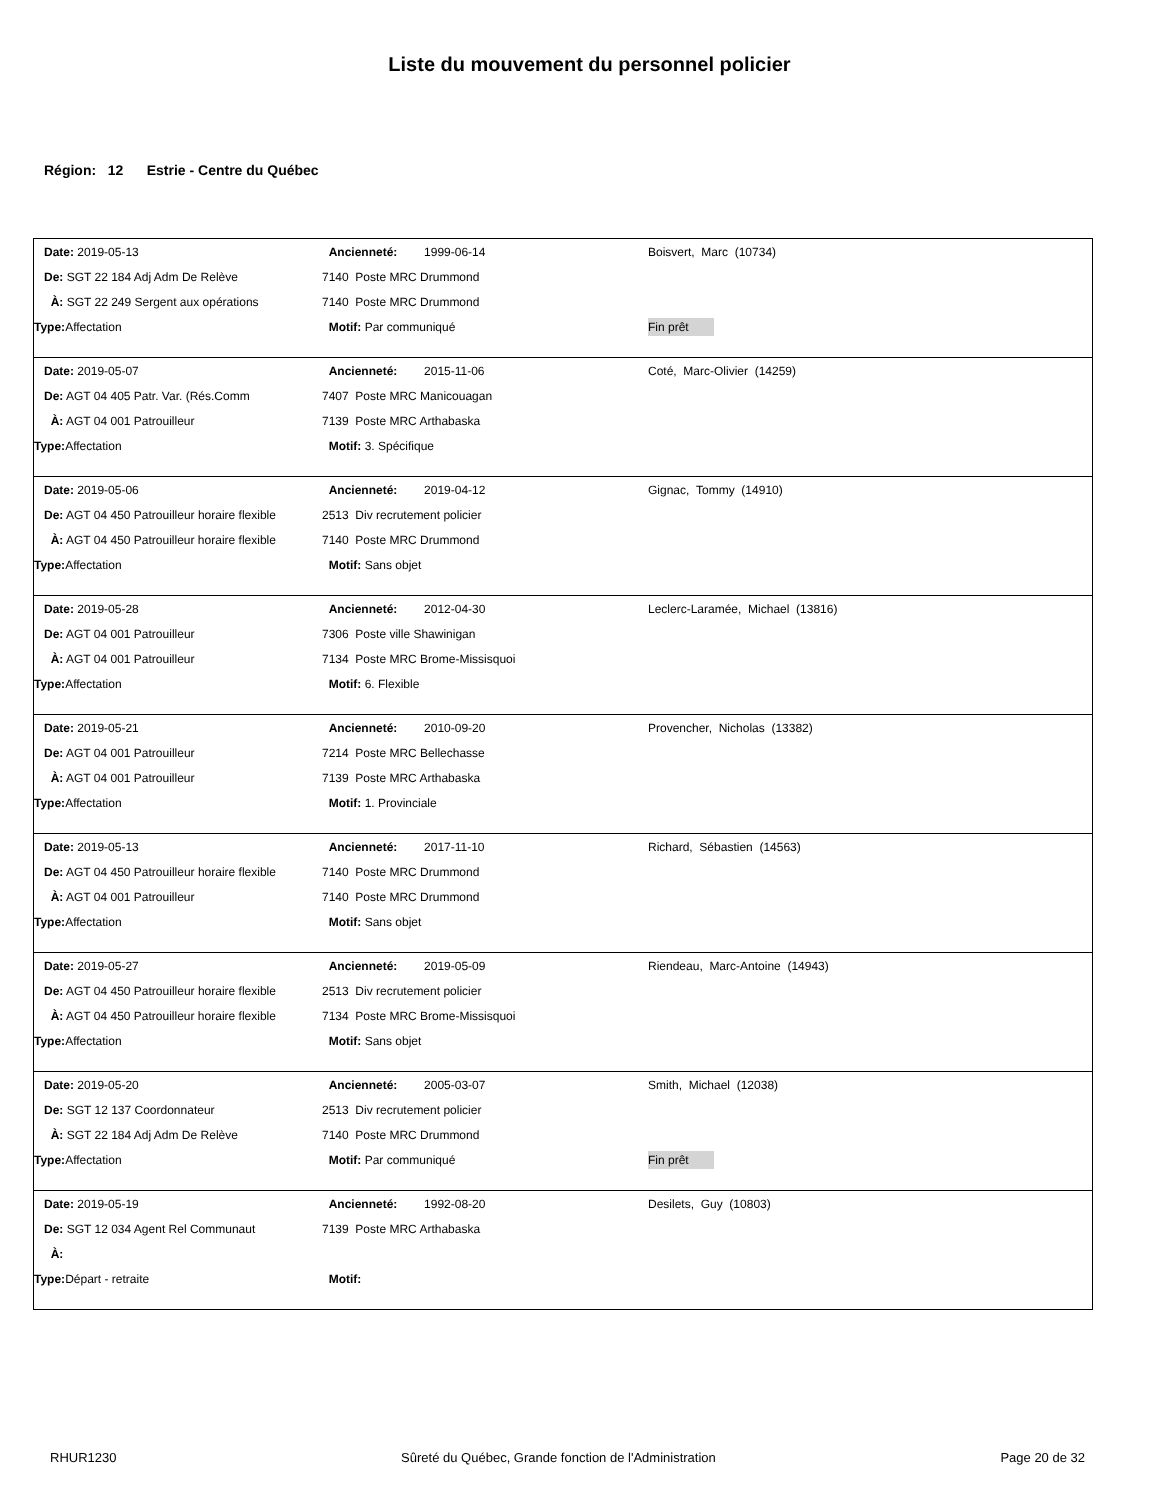Liste du mouvement du personnel policier
Région: 12 Estrie - Centre du Québec
| Date: 2019-05-13 | Ancienneté: 1999-06-14 | Boisvert, Marc (10734) |
| De: SGT 22 184 Adj Adm De Relève | 7140 Poste MRC Drummond | |
| À: SGT 22 249 Sergent aux opérations | 7140 Poste MRC Drummond | |
| Type: Affectation | Motif: Par communiqué | Fin prêt |
| Date: 2019-05-07 | Ancienneté: 2015-11-06 | Coté, Marc-Olivier (14259) |
| De: AGT 04 405 Patr. Var. (Rés.Comm | 7407 Poste MRC Manicouagan | |
| À: AGT 04 001 Patrouilleur | 7139 Poste MRC Arthabaska | |
| Type: Affectation | Motif: 3. Spécifique | |
| Date: 2019-05-06 | Ancienneté: 2019-04-12 | Gignac, Tommy (14910) |
| De: AGT 04 450 Patrouilleur horaire flexible | 2513 Div recrutement policier | |
| À: AGT 04 450 Patrouilleur horaire flexible | 7140 Poste MRC Drummond | |
| Type: Affectation | Motif: Sans objet | |
| Date: 2019-05-28 | Ancienneté: 2012-04-30 | Leclerc-Laramée, Michael (13816) |
| De: AGT 04 001 Patrouilleur | 7306 Poste ville Shawinigan | |
| À: AGT 04 001 Patrouilleur | 7134 Poste MRC Brome-Missisquoi | |
| Type: Affectation | Motif: 6. Flexible | |
| Date: 2019-05-21 | Ancienneté: 2010-09-20 | Provencher, Nicholas (13382) |
| De: AGT 04 001 Patrouilleur | 7214 Poste MRC Bellechasse | |
| À: AGT 04 001 Patrouilleur | 7139 Poste MRC Arthabaska | |
| Type: Affectation | Motif: 1. Provinciale | |
| Date: 2019-05-13 | Ancienneté: 2017-11-10 | Richard, Sébastien (14563) |
| De: AGT 04 450 Patrouilleur horaire flexible | 7140 Poste MRC Drummond | |
| À: AGT 04 001 Patrouilleur | 7140 Poste MRC Drummond | |
| Type: Affectation | Motif: Sans objet | |
| Date: 2019-05-27 | Ancienneté: 2019-05-09 | Riendeau, Marc-Antoine (14943) |
| De: AGT 04 450 Patrouilleur horaire flexible | 2513 Div recrutement policier | |
| À: AGT 04 450 Patrouilleur horaire flexible | 7134 Poste MRC Brome-Missisquoi | |
| Type: Affectation | Motif: Sans objet | |
| Date: 2019-05-20 | Ancienneté: 2005-03-07 | Smith, Michael (12038) |
| De: SGT 12 137 Coordonnateur | 2513 Div recrutement policier | |
| À: SGT 22 184 Adj Adm De Relève | 7140 Poste MRC Drummond | |
| Type: Affectation | Motif: Par communiqué | Fin prêt |
| Date: 2019-05-19 | Ancienneté: 1992-08-20 | Desilets, Guy (10803) |
| De: SGT 12 034 Agent Rel Communaut | 7139 Poste MRC Arthabaska | |
| À: | | |
| Type: Départ - retraite | Motif: | |
RHUR1230 Sûreté du Québec, Grande fonction de l'Administration Page 20 de 32